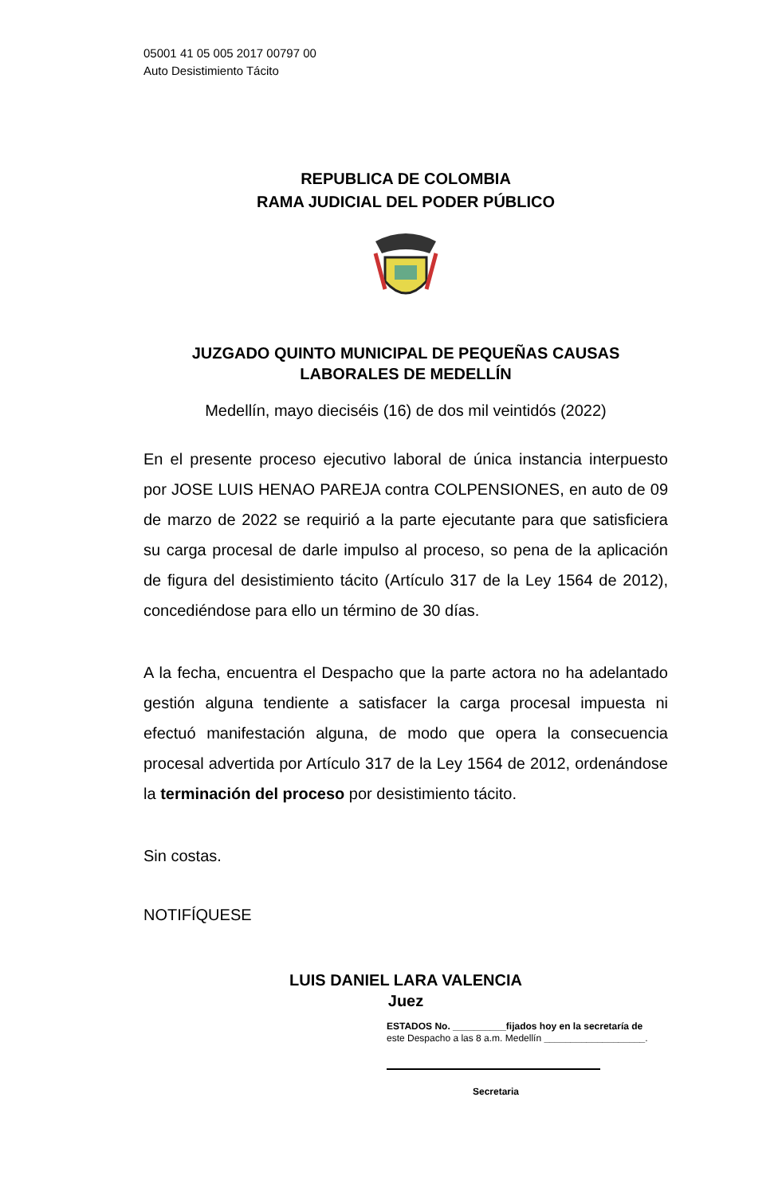05001 41 05 005 2017 00797 00
Auto Desistimiento Tácito
REPUBLICA DE COLOMBIA
RAMA JUDICIAL DEL PODER PÚBLICO
JUZGADO QUINTO MUNICIPAL DE PEQUEÑAS CAUSAS
LABORALES DE MEDELLÍN
Medellín, mayo dieciséis (16) de dos mil veintidós (2022)
En el presente proceso ejecutivo laboral de única instancia interpuesto por JOSE LUIS HENAO PAREJA contra COLPENSIONES, en auto de 09 de marzo de 2022 se requirió a la parte ejecutante para que satisficiera su carga procesal de darle impulso al proceso, so pena de la aplicación de figura del desistimiento tácito (Artículo 317 de la Ley 1564 de 2012), concediéndose para ello un término de 30 días.
A la fecha, encuentra el Despacho que la parte actora no ha adelantado gestión alguna tendiente a satisfacer la carga procesal impuesta ni efectuó manifestación alguna, de modo que opera la consecuencia procesal advertida por Artículo 317 de la Ley 1564 de 2012, ordenándose la terminación del proceso por desistimiento tácito.
Sin costas.
NOTIFÍQUESE
LUIS DANIEL LARA VALENCIA
Juez
ESTADOS No. __________fijados hoy en la secretaría de
este Despacho a las 8 a.m. Medellín ___________________.
Secretaria